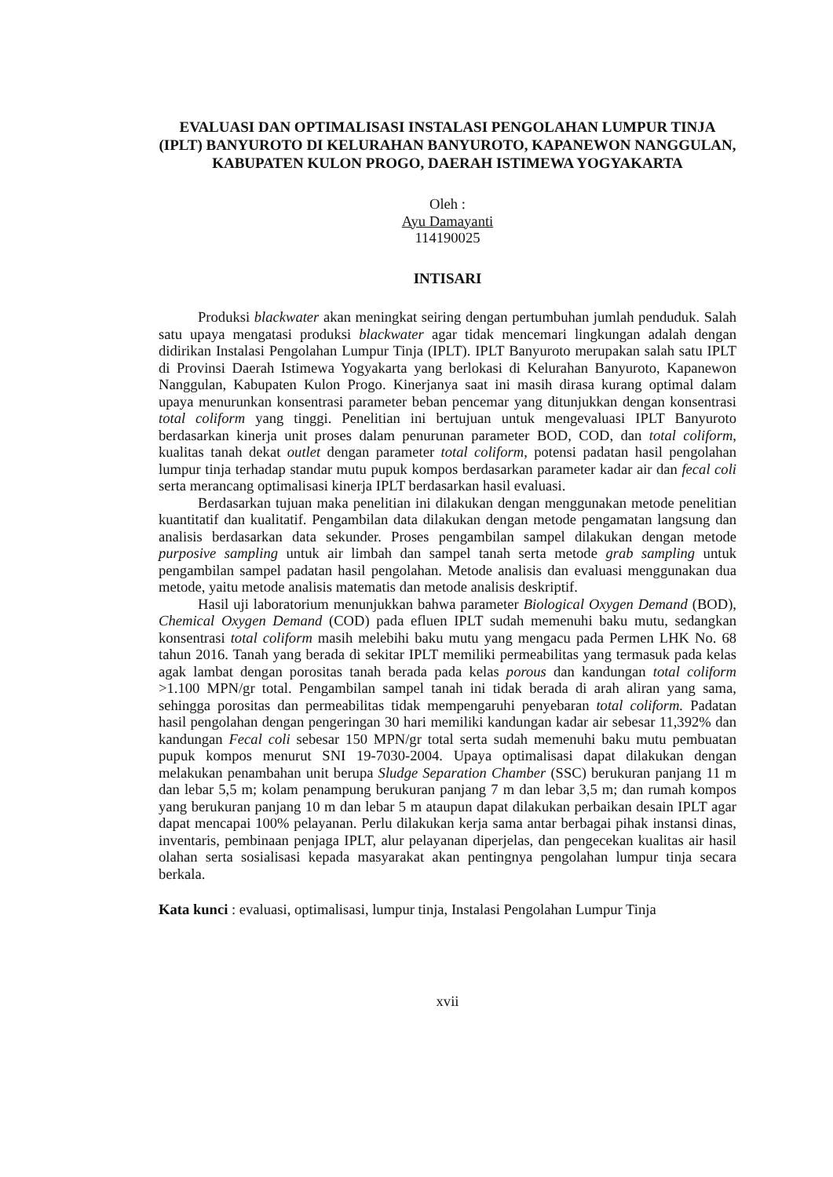EVALUASI DAN OPTIMALISASI INSTALASI PENGOLAHAN LUMPUR TINJA (IPLT) BANYUROTO DI KELURAHAN BANYUROTO, KAPANEWON NANGGULAN, KABUPATEN KULON PROGO, DAERAH ISTIMEWA YOGYAKARTA
Oleh :
Ayu Damayanti
114190025
INTISARI
Produksi blackwater akan meningkat seiring dengan pertumbuhan jumlah penduduk. Salah satu upaya mengatasi produksi blackwater agar tidak mencemari lingkungan adalah dengan didirikan Instalasi Pengolahan Lumpur Tinja (IPLT). IPLT Banyuroto merupakan salah satu IPLT di Provinsi Daerah Istimewa Yogyakarta yang berlokasi di Kelurahan Banyuroto, Kapanewon Nanggulan, Kabupaten Kulon Progo. Kinerjanya saat ini masih dirasa kurang optimal dalam upaya menurunkan konsentrasi parameter beban pencemar yang ditunjukkan dengan konsentrasi total coliform yang tinggi. Penelitian ini bertujuan untuk mengevaluasi IPLT Banyuroto berdasarkan kinerja unit proses dalam penurunan parameter BOD, COD, dan total coliform, kualitas tanah dekat outlet dengan parameter total coliform, potensi padatan hasil pengolahan lumpur tinja terhadap standar mutu pupuk kompos berdasarkan parameter kadar air dan fecal coli serta merancang optimalisasi kinerja IPLT berdasarkan hasil evaluasi.
Berdasarkan tujuan maka penelitian ini dilakukan dengan menggunakan metode penelitian kuantitatif dan kualitatif. Pengambilan data dilakukan dengan metode pengamatan langsung dan analisis berdasarkan data sekunder. Proses pengambilan sampel dilakukan dengan metode purposive sampling untuk air limbah dan sampel tanah serta metode grab sampling untuk pengambilan sampel padatan hasil pengolahan. Metode analisis dan evaluasi menggunakan dua metode, yaitu metode analisis matematis dan metode analisis deskriptif.
Hasil uji laboratorium menunjukkan bahwa parameter Biological Oxygen Demand (BOD), Chemical Oxygen Demand (COD) pada efluen IPLT sudah memenuhi baku mutu, sedangkan konsentrasi total coliform masih melebihi baku mutu yang mengacu pada Permen LHK No. 68 tahun 2016. Tanah yang berada di sekitar IPLT memiliki permeabilitas yang termasuk pada kelas agak lambat dengan porositas tanah berada pada kelas porous dan kandungan total coliform >1.100 MPN/gr total. Pengambilan sampel tanah ini tidak berada di arah aliran yang sama, sehingga porositas dan permeabilitas tidak mempengaruhi penyebaran total coliform. Padatan hasil pengolahan dengan pengeringan 30 hari memiliki kandungan kadar air sebesar 11,392% dan kandungan Fecal coli sebesar 150 MPN/gr total serta sudah memenuhi baku mutu pembuatan pupuk kompos menurut SNI 19-7030-2004. Upaya optimalisasi dapat dilakukan dengan melakukan penambahan unit berupa Sludge Separation Chamber (SSC) berukuran panjang 11 m dan lebar 5,5 m; kolam penampung berukuran panjang 7 m dan lebar 3,5 m; dan rumah kompos yang berukuran panjang 10 m dan lebar 5 m ataupun dapat dilakukan perbaikan desain IPLT agar dapat mencapai 100% pelayanan. Perlu dilakukan kerja sama antar berbagai pihak instansi dinas, inventaris, pembinaan penjaga IPLT, alur pelayanan diperjelas, dan pengecekan kualitas air hasil olahan serta sosialisasi kepada masyarakat akan pentingnya pengolahan lumpur tinja secara berkala.
Kata kunci : evaluasi, optimalisasi, lumpur tinja, Instalasi Pengolahan Lumpur Tinja
xvii